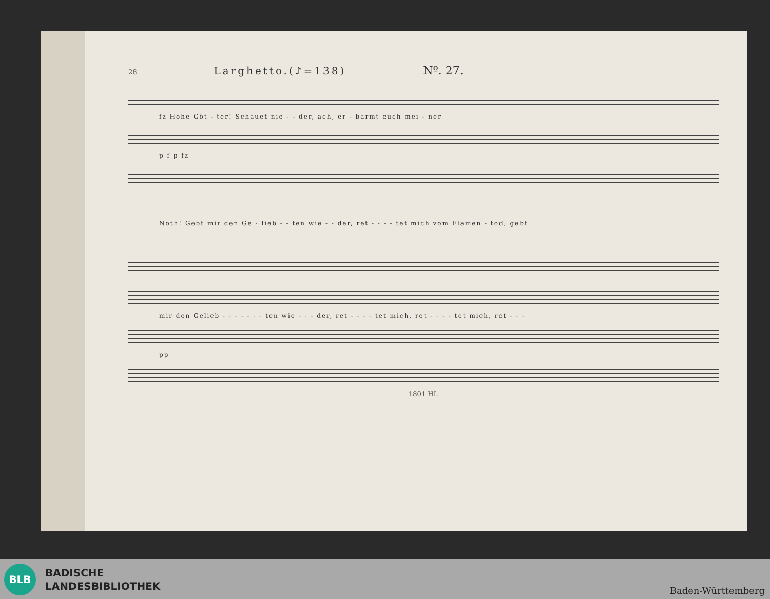28 Larghetto.(♪=138) Nº. 27.
fz Hohe Göt - ter! Schauet nie - - der, ach, er - barmt euch mei - ner
p f p fz
Noth! Gebt mir den Ge - lieb - - ten wie - - der, ret - - - - tet mich vom Flamen - tod; gebt
mir den Gelieb - - - - - - - ten wie - - - der, ret - - - - tet mich, ret - - - - tet mich, ret - - -
pp
1801 HI.
BLB
BADISCHE
LANDESBIBLIOTHEK
Baden-Württemberg